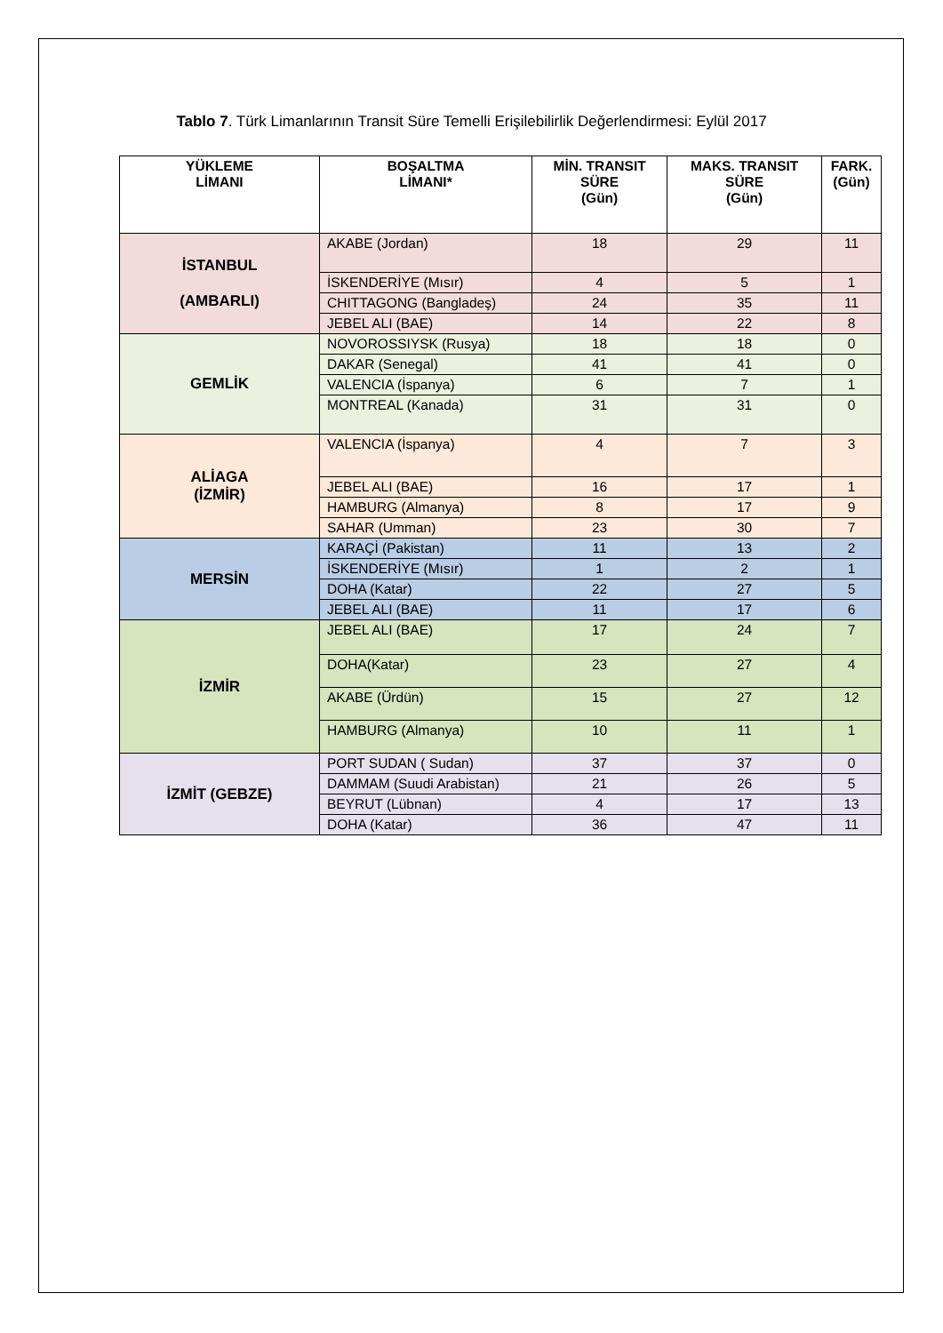Tablo 7. Türk Limanlarının Transit Süre Temelli Erişilebilirlik Değerlendirmesi: Eylül 2017
| YÜKLEME LİMANI | BOŞALTMA LİMANI* | MİN. TRANSIT SÜRE (Gün) | MAKS. TRANSIT SÜRE (Gün) | FARK. (Gün) |
| --- | --- | --- | --- | --- |
| İSTANBUL (AMBARLI) | AKABE (Jordan) | 18 | 29 | 11 |
| | İSKENDERİYE (Mısır) | 4 | 5 | 1 |
| | CHITTAGONG (Bangladeş) | 24 | 35 | 11 |
| | JEBEL ALI (BAE) | 14 | 22 | 8 |
| GEMLİK | NOVOROSSIYSK (Rusya) | 18 | 18 | 0 |
| | DAKAR (Senegal) | 41 | 41 | 0 |
| | VALENCIA (İspanya) | 6 | 7 | 1 |
| | MONTREAL (Kanada) | 31 | 31 | 0 |
| ALİAGA (İZMİR) | VALENCIA (İspanya) | 4 | 7 | 3 |
| | JEBEL ALI (BAE) | 16 | 17 | 1 |
| | HAMBURG (Almanya) | 8 | 17 | 9 |
| | SAHAR (Umman) | 23 | 30 | 7 |
| MERSİN | KARAÇİ (Pakistan) | 11 | 13 | 2 |
| | İSKENDERİYE (Mısır) | 1 | 2 | 1 |
| | DOHA (Katar) | 22 | 27 | 5 |
| | JEBEL ALI (BAE) | 11 | 17 | 6 |
| İZMİR | JEBEL ALI (BAE) | 17 | 24 | 7 |
| | DOHA(Katar) | 23 | 27 | 4 |
| | AKABE (Ürdün) | 15 | 27 | 12 |
| | HAMBURG (Almanya) | 10 | 11 | 1 |
| İZMİT (GEBZE) | PORT SUDAN ( Sudan) | 37 | 37 | 0 |
| | DAMMAM (Suudi Arabistan) | 21 | 26 | 5 |
| | BEYRUT (Lübnan) | 4 | 17 | 13 |
| | DOHA (Katar) | 36 | 47 | 11 |